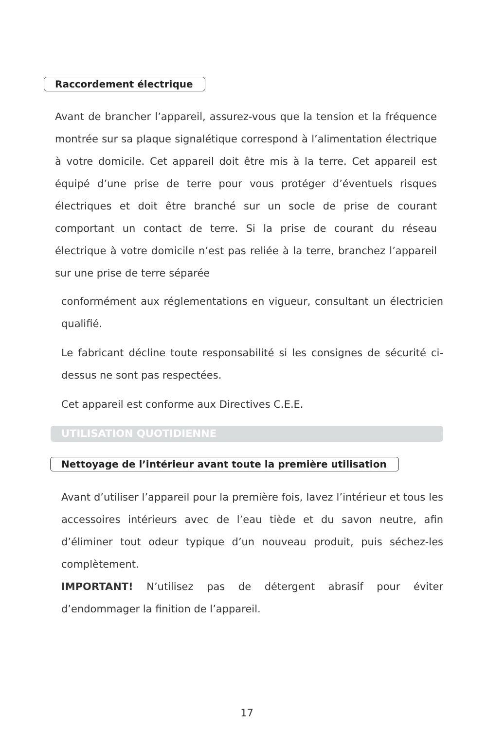Raccordement électrique
Avant de brancher l’appareil, assurez-vous que la tension et la fréquence montrée sur sa plaque signalétique correspond à l’alimentation électrique à votre domicile. Cet appareil doit être mis à la terre. Cet appareil est équipé d’une prise de terre pour vous protéger d’éventuels risques électriques et doit être branché sur un socle de prise de courant comportant un contact de terre. Si la prise de courant du réseau électrique à votre domicile n’est pas reliée à la terre, branchez l’appareil sur une prise de terre séparée
conformément aux réglementations en vigueur, consultant un électricien qualifié.
Le fabricant décline toute responsabilité si les consignes de sécurité ci-dessus ne sont pas respectées.
Cet appareil est conforme aux Directives C.E.E.
UTILISATION QUOTIDIENNE
Nettoyage de l’intérieur avant toute la première utilisation
Avant d’utiliser l’appareil pour la première fois, lavez l’intérieur et tous les accessoires intérieurs avec de l’eau tiède et du savon neutre, afin d’éliminer tout odeur typique d’un nouveau produit, puis séchez-les complètement.
IMPORTANT! N’utilisez pas de détergent abrasif pour éviter d’endommager la finition de l’appareil.
17